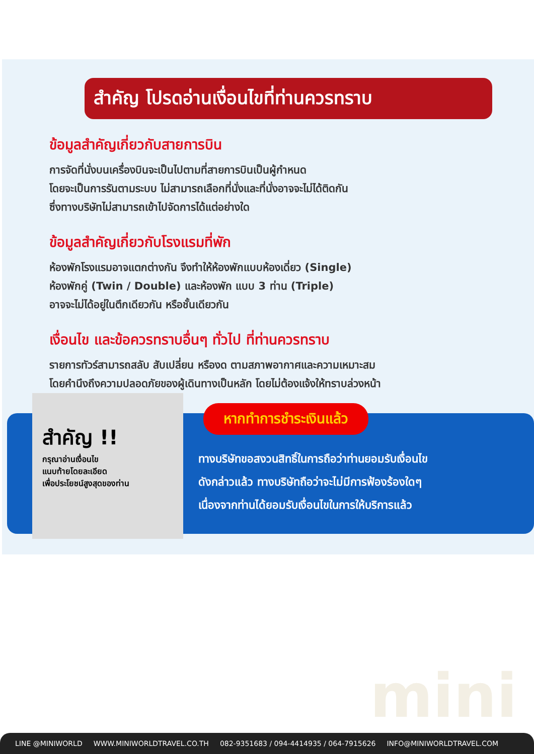สำคัญ โปรดอ่านเงื่อนไขที่ท่านควรทราบ
ข้อมูลสำคัญเกี่ยวกับสายการบิน
การจัดที่นั่งบนเครื่องบินจะเป็นไปตามที่สายการบินเป็นผู้กำหนด
โดยจะเป็นการรันตามระบบ ไม่สามารถเลือกที่นั่งและที่นั่งอาจจะไม่ได้ติดกัน
ซึ่งทางบริษัทไม่สามารถเข้าไปจัดการได้แต่อย่างใด
ข้อมูลสำคัญเกี่ยวกับโรงแรมที่พัก
ห้องพักโรงแรมอาจแตกต่างกัน จึงทำให้ห้องพักแบบห้องเดี่ยว (Single)
ห้องพักคู่ (Twin / Double) และห้องพัก แบบ 3 ท่าน (Triple)
อาจจะไม่ได้อยู่ในตึกเดียวกัน หรือชั้นเดียวกัน
เงื่อนไข และข้อควรทราบอื่นๆ ทั่วไป ที่ท่านควรทราบ
รายการทัวร์สามารถสลับ สับเปลี่ยน หรืองด ตามสภาพอากาศและความเหมาะสม
โดยคำนึงถึงความปลอดภัยของผู้เดินทางเป็นหลัก โดยไม่ต้องแจ้งให้ทราบล่วงหน้า
สำคัญ !!
กรุณาอ่านเงื่อนไข
แนบท้ายโดยละเอียด
เพื่อประโยชน์สูงสุดของท่าน
หากทำการชำระเงินแล้ว
ทางบริษัทขอสงวนสิทธิ์ในการถือว่าท่านยอมรับเงื่อนไข
ดังกล่าวแล้ว ทางบริษัทถือว่าจะไม่มีการฟ้องร้องใดๆ
เนื่องจากท่านได้ยอมรับเงื่อนไขในการให้บริการแล้ว
mini
LINE @MINIWORLD WWW.MINIWORLDTRAVEL.CO.TH 082-9351683 / 094-4414935 / 064-7915626 INFO@MINIWORLDTRAVEL.COM